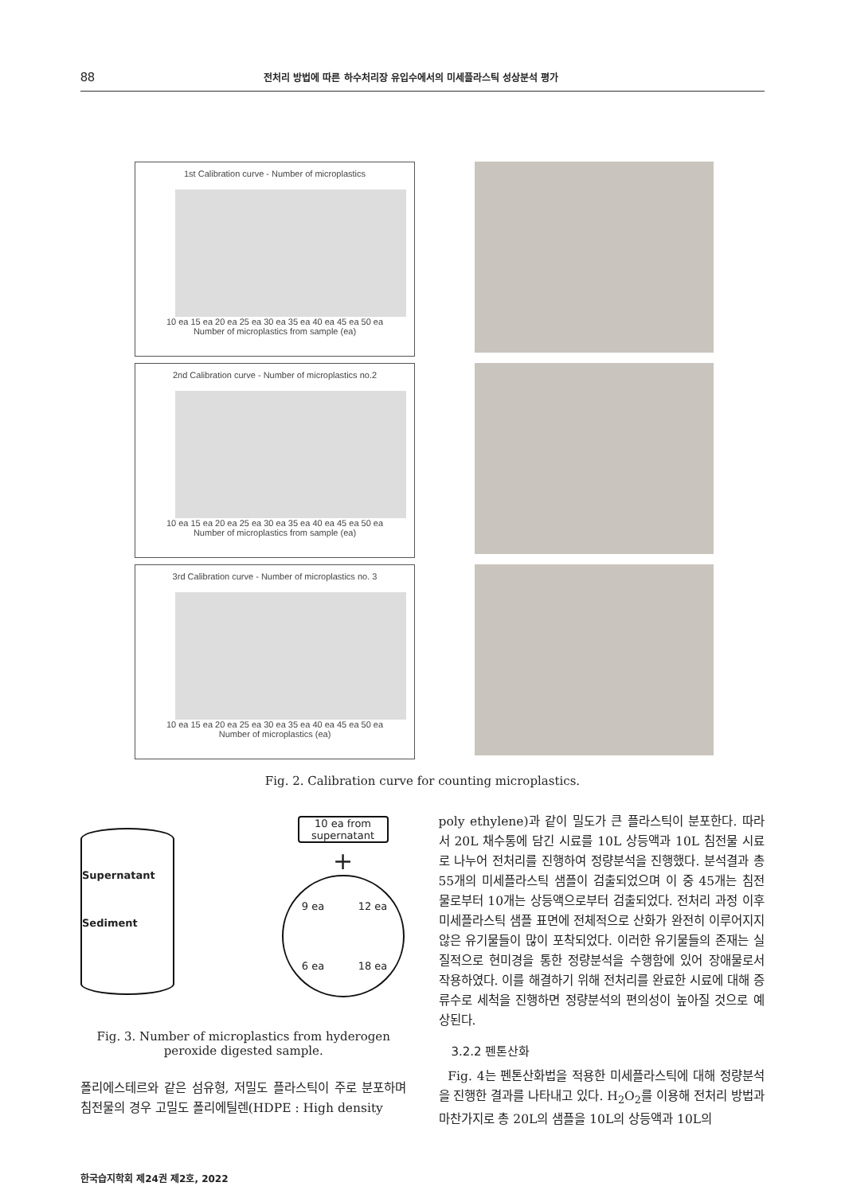88 전처리 방법에 따른 하수처리장 유입수에서의 미세플라스틱 성상분석 평가
1st Calibration curve - Number of microplastics
10 ea 15 ea 20 ea 25 ea 30 ea 35 ea 40 ea 45 ea 50 ea
Number of microplastics from sample (ea)
2nd Calibration curve - Number of microplastics no.2
10 ea 15 ea 20 ea 25 ea 30 ea 35 ea 40 ea 45 ea 50 ea
Number of microplastics from sample (ea)
3rd Calibration curve - Number of microplastics no. 3
10 ea 15 ea 20 ea 25 ea 30 ea 35 ea 40 ea 45 ea 50 ea
Number of microplastics (ea)
Fig. 2. Calibration curve for counting microplastics.
Supernatant
Sediment
10 ea from supernatant
+
9 ea 12 ea 6 ea 18 ea
Fig. 3. Number of microplastics from hyderogen peroxide digested sample.
폴리에스테르와 같은 섬유형, 저밀도 플라스틱이 주로 분포하며 침전물의 경우 고밀도 폴리에틸렌(HDPE : High density
poly ethylene)과 같이 밀도가 큰 플라스틱이 분포한다. 따라서 20L 채수통에 담긴 시료를 10L 상등액과 10L 침전물 시료로 나누어 전처리를 진행하여 정량분석을 진행했다. 분석결과 총 55개의 미세플라스틱 샘플이 검출되었으며 이 중 45개는 침전물로부터 10개는 상등액으로부터 검출되었다. 전처리 과정 이후 미세플라스틱 샘플 표면에 전체적으로 산화가 완전히 이루어지지 않은 유기물들이 많이 포착되었다. 이러한 유기물들의 존재는 실질적으로 현미경을 통한 정량분석을 수행함에 있어 장애물로서 작용하였다. 이를 해결하기 위해 전처리를 완료한 시료에 대해 증류수로 세척을 진행하면 정량분석의 편의성이 높아질 것으로 예상된다.
3.2.2 펜톤산화
Fig. 4는 펜톤산화법을 적용한 미세플라스틱에 대해 정량분석을 진행한 결과를 나타내고 있다. H<sub>2</sub>O<sub>2</sub>를 이용해 전처리 방법과 마찬가지로 총 20L의 샘플을 10L의 상등액과 10L의
한국습지학회 제24권 제2호, 2022